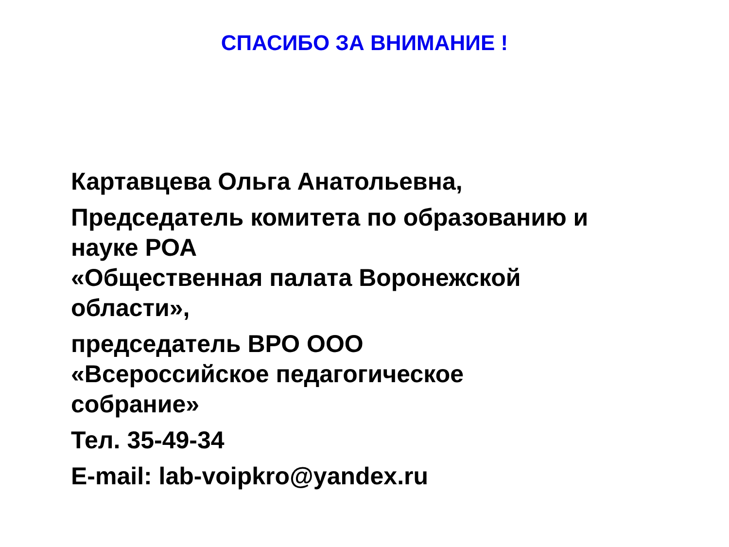СПАСИБО ЗА ВНИМАНИЕ !
Картавцева Ольга Анатольевна,
Председатель комитета по образованию и
науке РОА
«Общественная палата Воронежской
области»,
председатель ВРО ООО
«Всероссийское педагогическое
собрание»
Тел. 35-49-34
E-mail: lab-voipkro@yandex.ru